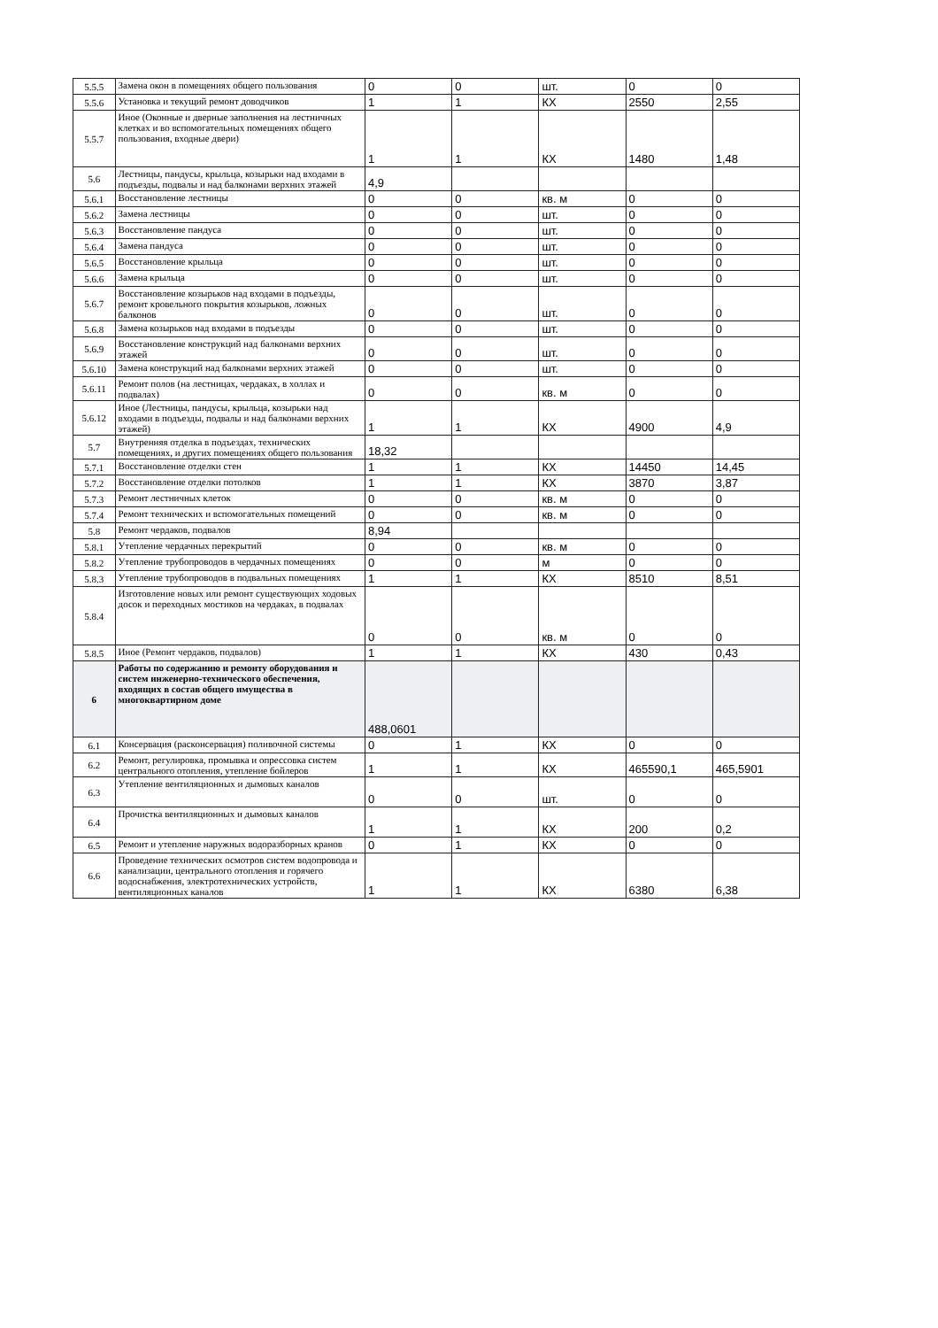| 5.5.5 | Замена окон в помещениях общего пользования | 0 | 0 | шт. | 0 | 0 |
| 5.5.6 | Установка и текущий ремонт доводчиков | 1 | 1 | КХ | 2550 | 2,55 |
| 5.5.7 | Иное (Оконные и дверные заполнения на лестничных клетках и во вспомогательных помещениях общего пользования, входные двери) | 1 | 1 | КХ | 1480 | 1,48 |
| 5.6 | Лестницы, пандусы, крыльца, козырьки над входами в подъезды, подвалы и над балконами верхних этажей | 4,9 | | | | |
| 5.6.1 | Восстановление лестницы | 0 | 0 | кв. м | 0 | 0 |
| 5.6.2 | Замена лестницы | 0 | 0 | шт. | 0 | 0 |
| 5.6.3 | Восстановление пандуса | 0 | 0 | шт. | 0 | 0 |
| 5.6.4 | Замена пандуса | 0 | 0 | шт. | 0 | 0 |
| 5.6.5 | Восстановление крыльца | 0 | 0 | шт. | 0 | 0 |
| 5.6.6 | Замена крыльца | 0 | 0 | шт. | 0 | 0 |
| 5.6.7 | Восстановление козырьков над входами в подъезды, ремонт кровельного покрытия козырьков, ложных балконов | 0 | 0 | шт. | 0 | 0 |
| 5.6.8 | Замена козырьков над входами в подъезды | 0 | 0 | шт. | 0 | 0 |
| 5.6.9 | Восстановление конструкций над балконами верхних этажей | 0 | 0 | шт. | 0 | 0 |
| 5.6.10 | Замена конструкций над балконами верхних этажей | 0 | 0 | шт. | 0 | 0 |
| 5.6.11 | Ремонт полов (на лестницах, чердаках, в холлах и подвалах) | 0 | 0 | кв. м | 0 | 0 |
| 5.6.12 | Иное (Лестницы, пандусы, крыльца, козырьки над входами в подъезды, подвалы и над балконами верхних этажей) | 1 | 1 | КХ | 4900 | 4,9 |
| 5.7 | Внутренняя отделка в подъездах, технических помещениях, и других помещениях общего пользования | 18,32 | | | | |
| 5.7.1 | Восстановление отделки стен | 1 | 1 | КХ | 14450 | 14,45 |
| 5.7.2 | Восстановление отделки потолков | 1 | 1 | КХ | 3870 | 3,87 |
| 5.7.3 | Ремонт лестничных клеток | 0 | 0 | кв. м | 0 | 0 |
| 5.7.4 | Ремонт технических и вспомогательных помещений | 0 | 0 | кв. м | 0 | 0 |
| 5.8 | Ремонт чердаков, подвалов | 8,94 | | | | |
| 5.8.1 | Утепление чердачных перекрытий | 0 | 0 | кв. м | 0 | 0 |
| 5.8.2 | Утепление трубопроводов в чердачных помещениях | 0 | 0 | м | 0 | 0 |
| 5.8.3 | Утепление трубопроводов в подвальных помещениях | 1 | 1 | КХ | 8510 | 8,51 |
| 5.8.4 | Изготовление новых или ремонт существующих ходовых досок и переходных мостиков на чердаках, в подвалах | 0 | 0 | кв. м | 0 | 0 |
| 5.8.5 | Иное (Ремонт чердаков, подвалов) | 1 | 1 | КХ | 430 | 0,43 |
| 6 | Работы по содержанию и ремонту оборудования и систем инженерно-технического обеспечения, входящих в состав общего имущества в многоквартирном доме | 488,0601 | | | | |
| 6.1 | Консервация (расконсервация) поливочной системы | 0 | 1 | КХ | 0 | 0 |
| 6.2 | Ремонт, регулировка, промывка и опрессовка систем центрального отопления, утепление бойлеров | 1 | 1 | КХ | 465590,1 | 465,5901 |
| 6.3 | Утепление вентиляционных и дымовых каналов | 0 | 0 | шт. | 0 | 0 |
| 6.4 | Прочистка вентиляционных и дымовых каналов | 1 | 1 | КХ | 200 | 0,2 |
| 6.5 | Ремонт и утепление наружных водоразборных кранов | 0 | 1 | КХ | 0 | 0 |
| 6.6 | Проведение технических осмотров систем водопровода и канализации, центрального отопления и горячего водоснабжения, электротехнических устройств, вентиляционных каналов | 1 | 1 | КХ | 6380 | 6,38 |